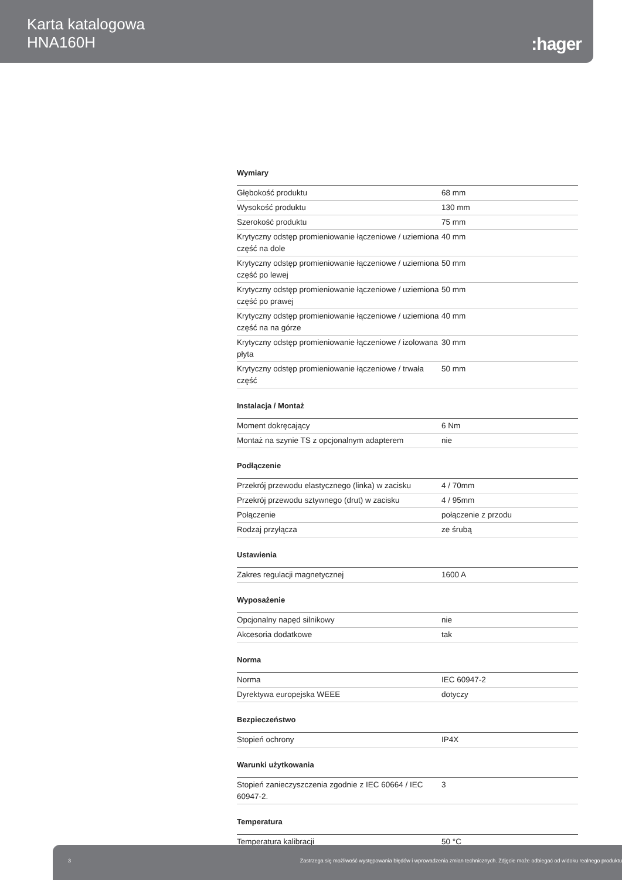Karta katalogowa
HNA160H
:hager
Wymiary
| Głębokość produktu | 68 mm |
| Wysokość produktu | 130 mm |
| Szerokość produktu | 75 mm |
| Krytyczny odstęp promieniowanie łączeniowe / uziemiona część na dole | 40 mm |
| Krytyczny odstęp promieniowanie łączeniowe / uziemiona część po lewej | 50 mm |
| Krytyczny odstęp promieniowanie łączeniowe / uziemiona część po prawej | 50 mm |
| Krytyczny odstęp promieniowanie łączeniowe / uziemiona część na na górze | 40 mm |
| Krytyczny odstęp promieniowanie łączeniowe / izolowana płyta | 30 mm |
| Krytyczny odstęp promieniowanie łączeniowe / trwała część | 50 mm |
Instalacja / Montaż
| Moment dokręcający | 6 Nm |
| Montaż na szynie TS z opcjonalnym adapterem | nie |
Podłączenie
| Przekrój przewodu elastycznego (linka) w zacisku | 4 / 70mm |
| Przekrój przewodu sztywnego (drut) w zacisku | 4 / 95mm |
| Połączenie | połączenie z przodu |
| Rodzaj przyłącza | ze śrubą |
Ustawienia
| Zakres regulacji magnetycznej | 1600 A |
Wyposażenie
| Opcjonalny napęd silnikowy | nie |
| Akcesoria dodatkowe | tak |
Norma
| Norma | IEC 60947-2 |
| Dyrektywa europejska WEEE | dotyczy |
Bezpieczeństwo
| Stopień ochrony | IP4X |
Warunki użytkowania
| Stopień zanieczyszczenia zgodnie z IEC 60664 / IEC 60947-2. | 3 |
Temperatura
| Temperatura kalibracji | 50 °C |
3 Zastrzega się możliwość występowania błędów i wprowadzenia zmian technicznych. Zdjęcie może odbiegać od widoku realnego produktu